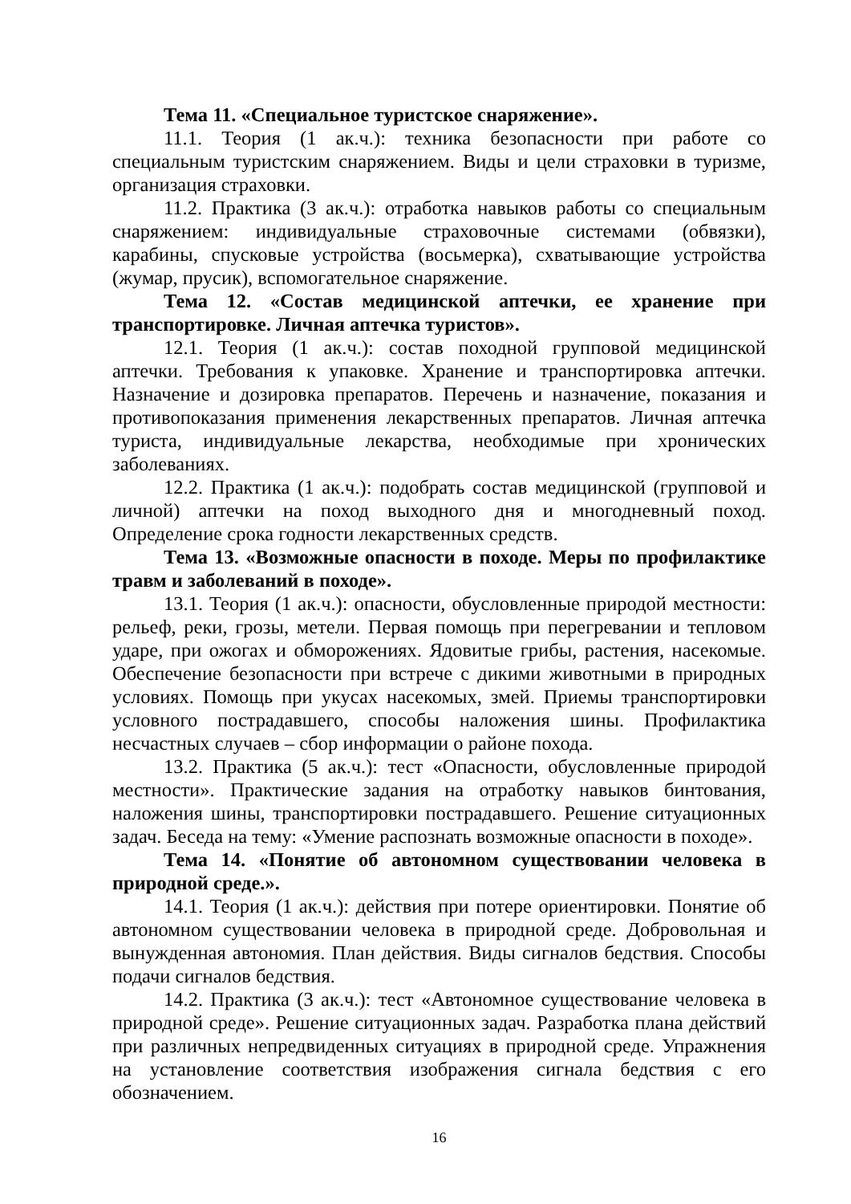Тема 11. «Специальное туристское снаряжение».
11.1. Теория (1 ак.ч.): техника безопасности при работе со специальным туристским снаряжением. Виды и цели страховки в туризме, организация страховки.
11.2. Практика (3 ак.ч.): отработка навыков работы со специальным снаряжением: индивидуальные страховочные системами (обвязки), карабины, спусковые устройства (восьмерка), схватывающие устройства (жумар, прусик), вспомогательное снаряжение.
Тема 12. «Состав медицинской аптечки, ее хранение при транспортировке. Личная аптечка туристов».
12.1. Теория (1 ак.ч.): состав походной групповой медицинской аптечки. Требования к упаковке. Хранение и транспортировка аптечки. Назначение и дозировка препаратов. Перечень и назначение, показания и противопоказания применения лекарственных препаратов. Личная аптечка туриста, индивидуальные лекарства, необходимые при хронических заболеваниях.
12.2. Практика (1 ак.ч.): подобрать состав медицинской (групповой и личной) аптечки на поход выходного дня и многодневный поход. Определение срока годности лекарственных средств.
Тема 13. «Возможные опасности в походе. Меры по профилактике травм и заболеваний в походе».
13.1. Теория (1 ак.ч.): опасности, обусловленные природой местности: рельеф, реки, грозы, метели. Первая помощь при перегревании и тепловом ударе, при ожогах и обморожениях. Ядовитые грибы, растения, насекомые. Обеспечение безопасности при встрече с дикими животными в природных условиях. Помощь при укусах насекомых, змей. Приемы транспортировки условного пострадавшего, способы наложения шины. Профилактика несчастных случаев – сбор информации о районе похода.
13.2. Практика (5 ак.ч.): тест «Опасности, обусловленные природой местности». Практические задания на отработку навыков бинтования, наложения шины, транспортировки пострадавшего. Решение ситуационных задач. Беседа на тему: «Умение распознать возможные опасности в походе».
Тема 14. «Понятие об автономном существовании человека в природной среде.».
14.1. Теория (1 ак.ч.): действия при потере ориентировки. Понятие об автономном существовании человека в природной среде. Добровольная и вынужденная автономия. План действия. Виды сигналов бедствия. Способы подачи сигналов бедствия.
14.2. Практика (3 ак.ч.): тест «Автономное существование человека в природной среде». Решение ситуационных задач. Разработка плана действий при различных непредвиденных ситуациях в природной среде. Упражнения на установление соответствия изображения сигнала бедствия с его обозначением.
16